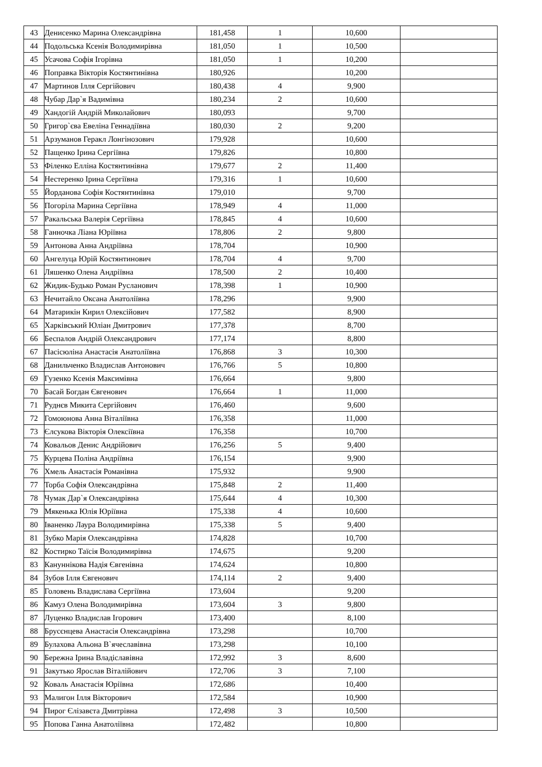| 43 | Денисенко Марина Олександрівна | 181,458 | 1 | 10,600 | |
| 44 | Подольська Ксенія Володимирівна | 181,050 | 1 | 10,500 | |
| 45 | Усачова Софія Ігорівна | 181,050 | 1 | 10,200 | |
| 46 | Поправка Вікторія Костянтинівна | 180,926 | | 10,200 | |
| 47 | Мартинов Ілля Сергійович | 180,438 | 4 | 9,900 | |
| 48 | Чубар Дар`я Вадимівна | 180,234 | 2 | 10,600 | |
| 49 | Хандогій Андрій Миколайович | 180,093 | | 9,700 | |
| 50 | Григор`єва Евеліна Геннадіївна | 180,030 | 2 | 9,200 | |
| 51 | Арзуманов Геракл Лонгінозович | 179,928 | | 10,600 | |
| 52 | Пащенко Ірина Сергіївна | 179,826 | | 10,800 | |
| 53 | Філенко Елліна Костянтинівна | 179,677 | 2 | 11,400 | |
| 54 | Нестеренко Ірина Сергіївна | 179,316 | 1 | 10,600 | |
| 55 | Йорданова Софія Костянтинівна | 179,010 | | 9,700 | |
| 56 | Погоріла Марина Сергіївна | 178,949 | 4 | 11,000 | |
| 57 | Ракальська Валерія Сергіївна | 178,845 | 4 | 10,600 | |
| 58 | Ганночка Ліана Юріївна | 178,806 | 2 | 9,800 | |
| 59 | Антонова Анна Андріївна | 178,704 | | 10,900 | |
| 60 | Ангелуца Юрій Костянтинович | 178,704 | 4 | 9,700 | |
| 61 | Ляшенко Олена Андріївна | 178,500 | 2 | 10,400 | |
| 62 | Жидик-Будько Роман Русланович | 178,398 | 1 | 10,900 | |
| 63 | Нечитайло Оксана Анатоліївна | 178,296 | | 9,900 | |
| 64 | Матарикін Кирил Олексійович | 177,582 | | 8,900 | |
| 65 | Харківський Юліан Дмитрович | 177,378 | | 8,700 | |
| 66 | Беспалов Андрій Олександрович | 177,174 | | 8,800 | |
| 67 | Пасісюліна Анастасія Анатоліївна | 176,868 | 3 | 10,300 | |
| 68 | Данильченко Владислав Антонович | 176,766 | 5 | 10,800 | |
| 69 | Гузенко Ксенія Максимівна | 176,664 | | 9,800 | |
| 70 | Басай Богдан Євгенович | 176,664 | 1 | 11,000 | |
| 71 | Руднєв Микита Сергійович | 176,460 | | 9,600 | |
| 72 | Гомоюнова Анна Віталіївна | 176,358 | | 11,000 | |
| 73 | Єлсукова Вікторія Олексіївна | 176,358 | | 10,700 | |
| 74 | Ковальов Денис Андрійович | 176,256 | 5 | 9,400 | |
| 75 | Курцева Поліна Андріївна | 176,154 | | 9,900 | |
| 76 | Хмель Анастасія Романівна | 175,932 | | 9,900 | |
| 77 | Торба Софія Олександрівна | 175,848 | 2 | 11,400 | |
| 78 | Чумак Дар`я Олександрівна | 175,644 | 4 | 10,300 | |
| 79 | Мякенька Юлія Юріївна | 175,338 | 4 | 10,600 | |
| 80 | Іваненко Лаура Володимирівна | 175,338 | 5 | 9,400 | |
| 81 | Зубко Марія Олександрівна | 174,828 | | 10,700 | |
| 82 | Костирко Таїсія Володимирівна | 174,675 | | 9,200 | |
| 83 | Кануннікова Надія Євгенівна | 174,624 | | 10,800 | |
| 84 | Зубов Ілля Євгенович | 174,114 | 2 | 9,400 | |
| 85 | Головень Владислава Сергіївна | 173,604 | | 9,200 | |
| 86 | Камуз Олена Володимирівна | 173,604 | 3 | 9,800 | |
| 87 | Луценко Владислав Ігорович | 173,400 | | 8,100 | |
| 88 | Брусєнцева Анастасія Олександрівна | 173,298 | | 10,700 | |
| 89 | Булахова Альона В`ячеславівна | 173,298 | | 10,100 | |
| 90 | Бережна Ірина Владіславівна | 172,992 | 3 | 8,600 | |
| 91 | Закутько Ярослав Віталійович | 172,706 | 3 | 7,100 | |
| 92 | Коваль Анастасія Юріївна | 172,686 | | 10,400 | |
| 93 | Малигон Ілля Вікторович | 172,584 | | 10,900 | |
| 94 | Пирог Єлізавєта Дмитрівна | 172,498 | 3 | 10,500 | |
| 95 | Попова Ганна Анатоліївна | 172,482 | | 10,800 | |